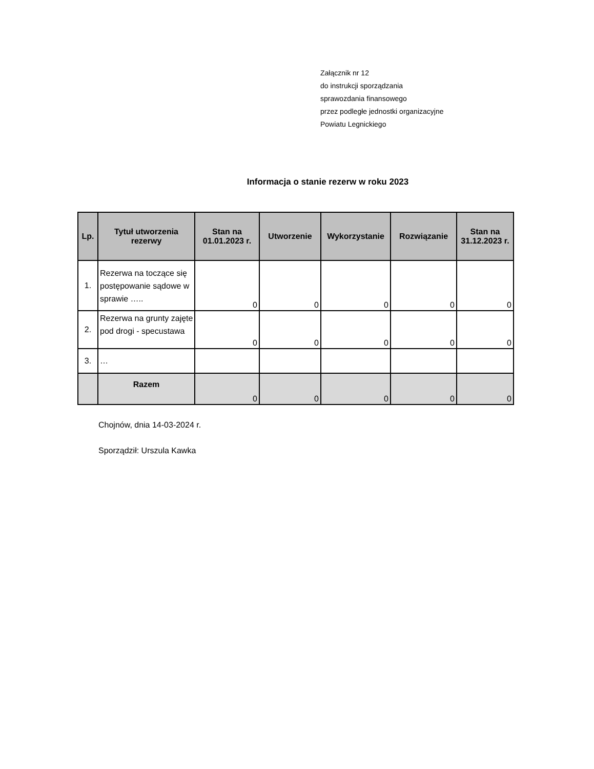Załącznik nr 12
do instrukcji sporządzania
sprawozdania finansowego
przez podległe jednostki organizacyjne
Powiatu Legnickiego
Informacja o stanie rezerw w roku 2023
| Lp. | Tytuł utworzenia rezerwy | Stan na 01.01.2023 r. | Utworzenie | Wykorzystanie | Rozwiązanie | Stan na 31.12.2023 r. |
| --- | --- | --- | --- | --- | --- | --- |
| 1. | Rezerwa na toczące się postępowanie sądowe w sprawie ….. | 0 | 0 | 0 | 0 | 0 |
| 2. | Rezerwa na grunty zajęte pod drogi - specustawa | 0 | 0 | 0 | 0 | 0 |
| 3. | … | | | | | |
| | Razem | 0 | 0 | 0 | 0 | 0 |
Chojnów, dnia 14-03-2024 r.
Sporządził: Urszula Kawka